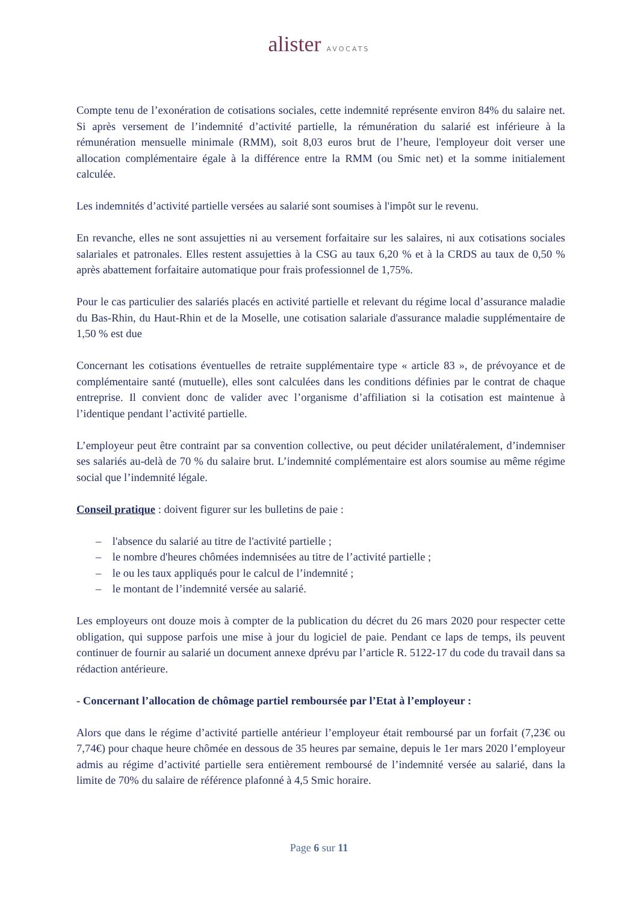alister AVOCATS
Compte tenu de l’exonération de cotisations sociales, cette indemnité représente environ 84% du salaire net. Si après versement de l’indemnité d’activité partielle, la rémunération du salarié est inférieure à la rémunération mensuelle minimale (RMM), soit 8,03 euros brut de l’heure, l'employeur doit verser une allocation complémentaire égale à la différence entre la RMM (ou Smic net) et la somme initialement calculée.
Les indemnités d’activité partielle versées au salarié sont soumises à l'impôt sur le revenu.
En revanche, elles ne sont assujetties ni au versement forfaitaire sur les salaires, ni aux cotisations sociales salariales et patronales. Elles restent assujetties à la CSG au taux 6,20 % et à la CRDS au taux de 0,50 % après abattement forfaitaire automatique pour frais professionnel de 1,75%.
Pour le cas particulier des salariés placés en activité partielle et relevant du régime local d’assurance maladie du Bas-Rhin, du Haut-Rhin et de la Moselle, une cotisation salariale d'assurance maladie supplémentaire de 1,50 % est due
Concernant les cotisations éventuelles de retraite supplémentaire type « article 83 », de prévoyance et de complémentaire santé (mutuelle), elles sont calculées dans les conditions définies par le contrat de chaque entreprise. Il convient donc de valider avec l’organisme d’affiliation si la cotisation est maintenue à l’identique pendant l’activité partielle.
L’employeur peut être contraint par sa convention collective, ou peut décider unilatéralement, d’indemniser ses salariés au-delà de 70 % du salaire brut. L’indemnité complémentaire est alors soumise au même régime social que l’indemnité légale.
Conseil pratique : doivent figurer sur les bulletins de paie :
– l'absence du salarié au titre de l'activité partielle ;
– le nombre d'heures chômées indemnisées au titre de l’activité partielle ;
– le ou les taux appliqués pour le calcul de l’indemnité ;
– le montant de l’indemnité versée au salarié.
Les employeurs ont douze mois à compter de la publication du décret du 26 mars 2020 pour respecter cette obligation, qui suppose parfois une mise à jour du logiciel de paie. Pendant ce laps de temps, ils peuvent continuer de fournir au salarié un document annexe dprévu par l’article R. 5122-17 du code du travail dans sa rédaction antérieure.
- Concernant l’allocation de chômage partiel remboursée par l’Etat à l’employeur :
Alors que dans le régime d’activité partielle antérieur l’employeur était remboursé par un forfait (7,23€ ou 7,74€) pour chaque heure chômée en dessous de 35 heures par semaine, depuis le 1er mars 2020 l’employeur admis au régime d’activité partielle sera entièrement remboursé de l’indemnité versée au salarié, dans la limite de 70% du salaire de référence plafonné à 4,5 Smic horaire.
Page 6 sur 11